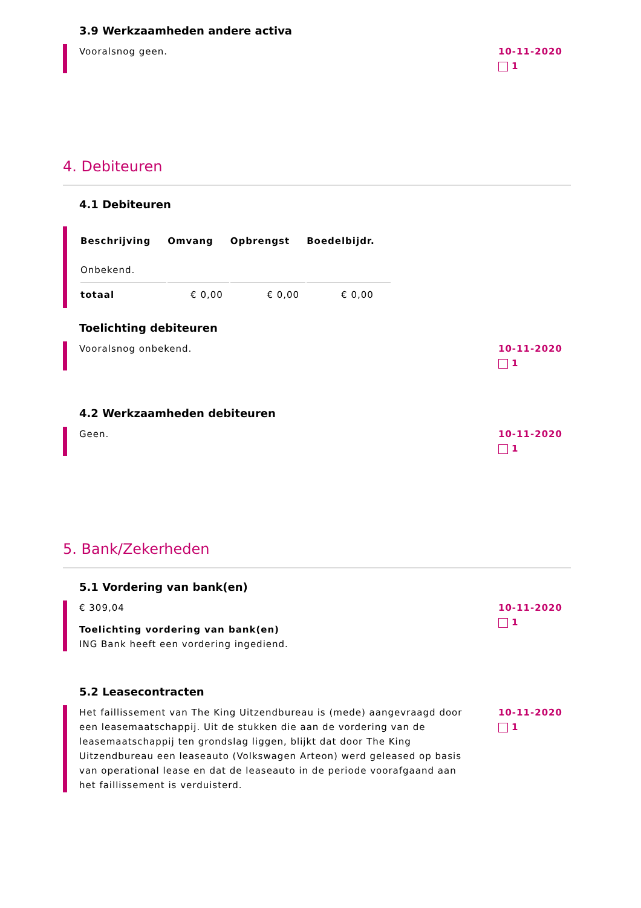3.9 Werkzaamheden andere activa
Vooralsnog geen. 10-11-2020
1
4. Debiteuren
4.1 Debiteuren
| Beschrijving | Omvang | Opbrengst | Boedelbijdr. |
| --- | --- | --- | --- |
| Onbekend. | | | |
| totaal | € 0,00 | € 0,00 | € 0,00 |
Toelichting debiteuren
Vooralsnog onbekend. 10-11-2020
1
4.2 Werkzaamheden debiteuren
Geen. 10-11-2020
1
5. Bank/Zekerheden
5.1 Vordering van bank(en)
€ 309,04
Toelichting vordering van bank(en)
ING Bank heeft een vordering ingediend.
10-11-2020
1
5.2 Leasecontracten
Het faillissement van The King Uitzendbureau is (mede) aangevraagd door een leasemaatschappij. Uit de stukken die aan de vordering van de leasemaatschappij ten grondslag liggen, blijkt dat door The King Uitzendbureau een leaseauto (Volkswagen Arteon) werd geleased op basis van operational lease en dat de leaseauto in de periode voorafgaand aan het faillissement is verduisterd.
10-11-2020
1